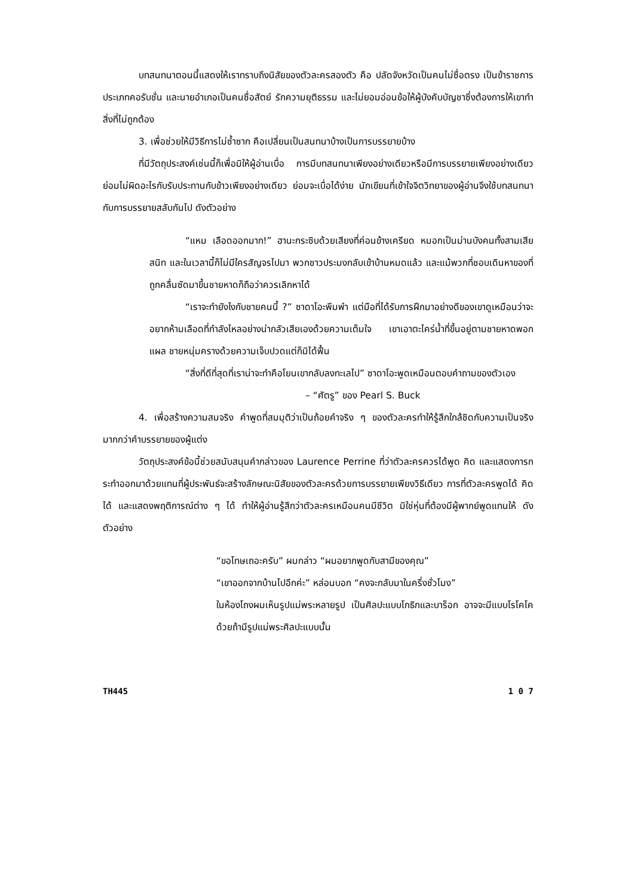บทสนทนาตอนนี้แสดงให้เราทราบถึงนิสัยของตัวละครสองตัว คือ ปลัดจังหวัดเป็นคนไม่ซื่อตรง เป็นข้าราชการประเภทคอรับชั่น และนายอำเภอเป็นคนซื่อสัตย์ รักความยุติธรรม และไม่ยอมอ่อนข้อให้ผู้บังคับบัญชาซึ่งต้องการให้เขาทำสิ่งที่ไม่ถูกต้อง
3. เพื่อช่วยให้มีวิธีการไม่ซ้ำซาก คือเปลี่ยนเป็นสนทนาบ้างเป็นการบรรยายบ้าง
ที่มีวัตถุประสงค์เช่นนี้ก็เพื่อมิให้ผู้อ่านเบื่อ การมีบทสนทนาเพียงอย่างเดียวหรือมีการบรรยายเพียงอย่างเดียวย่อมไม่ผิดอะไรกับรับประทานกับข้าวเพียงอย่างเดียว ย่อมจะเบื่อได้ง่าย นักเขียนที่เข้าใจจิตวิทยาของผู้อ่านจึงใช้บทสนทนากับการบรรยายสลับกันไป ดังตัวอย่าง
“แหม เลือดออกมาก!” ฮานะกระซิบด้วยเสียงที่ค่อนข้างเครียด หมอกเป็นม่านบังคนทั้งสามเสียสนิท และในเวลานี้ก็ไม่มีใครสัญจรไปมา พวกชาวประมงกลับเข้าบ้านหมดแล้ว และแม้พวกที่ชอบเดินหาของที่ถูกคลื่นซัดมาขึ้นชายหาดก็ถือว่าควรเลิกหาได้
“เราจะทำยังไงกับชายคนนี้ ?” ซาดาโอะพึมพำ แต่มือที่ได้รับการฝึกมาอย่างดีของเขาดูเหมือนว่าจะอยากห้ามเลือดที่กำลังไหลอย่างน่ากลัวเสียเองด้วยความเต็มใจ เขาเอาตะไคร่น้ำที่ขึ้นอยู่ตามชายหาดพอกแผล ชายหนุ่มครางด้วยความเจ็บปวดแต่ก็มิได้ฟื้น
“สิ่งที่ดีที่สุดที่เราน่าจะทำคือโยนเขากลับลงทะเลไป” ซาดาโอะพูดเหมือนตอบคำถามของตัวเอง
– “ศัตรู” ของ Pearl S. Buck
4. เพื่อสร้างความสมจริง คำพูดที่สมมุติว่าเป็นถ้อยคำจริง ๆ ของตัวละครทำให้รู้สึกใกล้ชิดกับความเป็นจริงมากกว่าคำบรรยายของผู้แต่ง
วัตถุประสงค์ข้อนี้ช่วยสนับสนุนคำกล่าวของ Laurence Perrine ที่ว่าตัวละครควรได้พูด คิด และแสดงการกระทำออกมาด้วยแทนที่ผู้ประพันธ์จะสร้างลักษณะนิสัยของตัวละครด้วยการบรรยายเพียงวิธีเดียว การที่ตัวละครพูดได้ คิดได้ และแสดงพฤติการณ์ต่าง ๆ ได้ ทำให้ผู้อ่านรู้สึกว่าตัวละครเหมือนคนมีชีวิต มิใช่หุ่นที่ต้องมีผู้พากย์พูดแทนให้ ดังตัวอย่าง
“ขอโทษเถอะครับ” ผมกล่าว “ผมอยากพูดกับสามีของคุณ”
“เขาออกจากบ้านไปอีกค่ะ” หล่อนบอก “คงจะกลับมาในครึ่งชั่วโมง”
ในห้องโถงผมเห็นรูปแม่พระหลายรูป เป็นศิลปะแบบโกธิกและบาร็อก อาจจะมีแบบโรโคโคด้วยถ้ามีรูปแม่พระศิลปะแบบนั้น
TH445 1 0 7